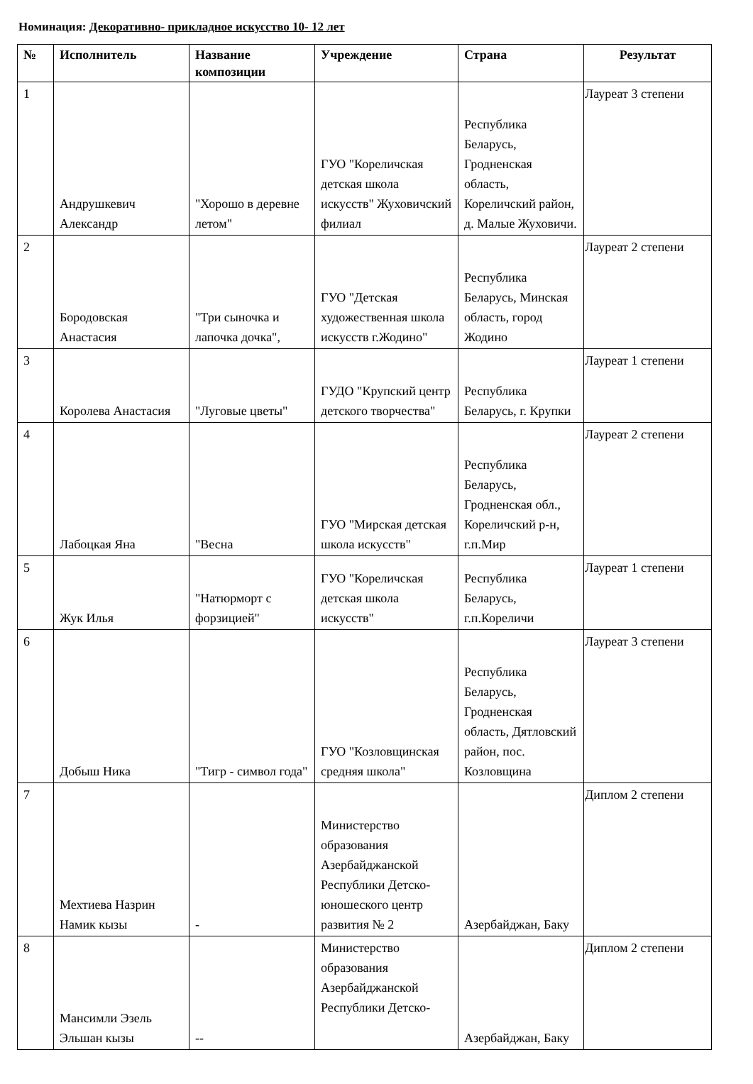Номинация: Декоративно- прикладное искусство 10- 12 лет
| № | Исполнитель | Название композиции | Учреждение | Страна | Результат |
| --- | --- | --- | --- | --- | --- |
| 1 | Андрушкевич Александр | "Хорошо в деревне летом" | ГУО "Кореличская детская школа искусств" Жуховичский филиал | Республика Беларусь, Гродненская область, Кореличский район, д. Малые Жуховичи. | Лауреат 3 степени |
| 2 | Бородовская Анастасия | "Три сыночка и лапочка дочка", | ГУО "Детская художественная школа искусств г.Жодино" | Республика Беларусь, Минская область, город Жодино | Лауреат 2 степени |
| 3 | Королева Анастасия | "Луговые цветы" | ГУДО "Крупский центр детского творчества" | Республика Беларусь, г. Крупки | Лауреат 1 степени |
| 4 | Лабоцкая Яна | "Весна | ГУО "Мирская детская школа искусств" | Республика Беларусь, Гродненская обл., Кореличский р-н, г.п.Мир | Лауреат 2 степени |
| 5 | Жук Илья | "Натюрморт с форзицией" | ГУО "Кореличская детская школа искусств" | Республика Беларусь, г.п.Кореличи | Лауреат 1 степени |
| 6 | Добыш Ника | "Тигр - символ года" | ГУО "Козловщинская средняя школа" | Республика Беларусь, Гродненская область, Дятловский район, пос. Козловщина | Лауреат 3 степени |
| 7 | Мехтиева Назрин Намик кызы | - | Министерство образования Азербайджанской Республики Детско-юношеского центр развития № 2 | Азербайджан, Баку | Диплом 2 степени |
| 8 | Мансимли Эзель Эльшан кызы | -- | Министерство образования Азербайджанской Республики Детско- | Азербайджан, Баку | Диплом 2 степени |